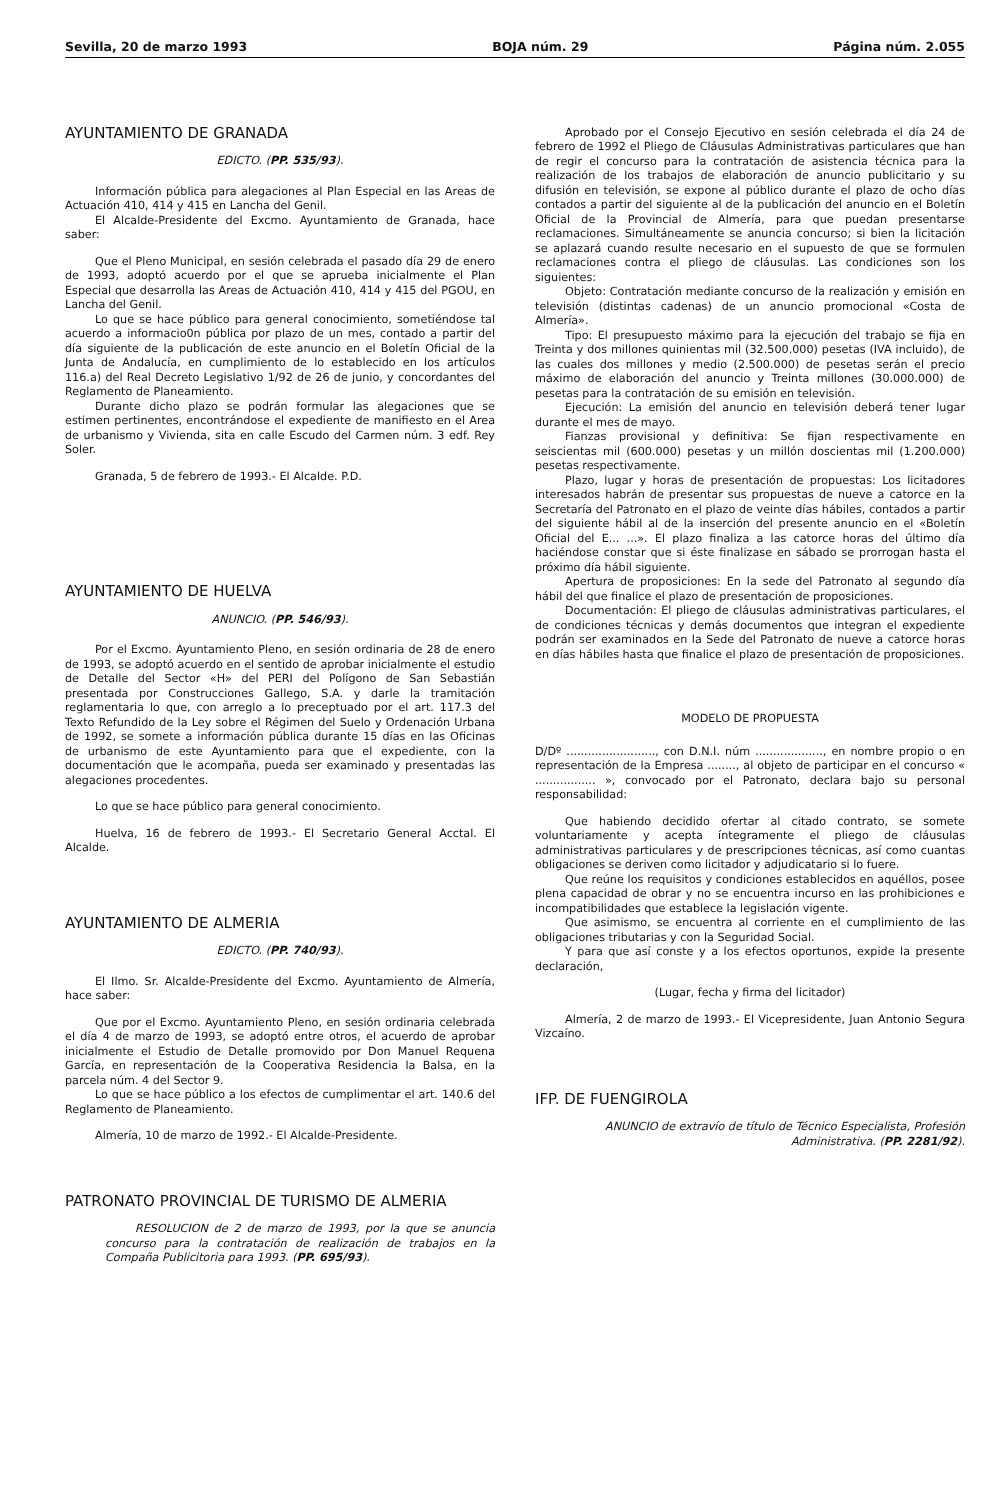Sevilla, 20 de marzo 1993 BOJA núm. 29 Página núm. 2.055
AYUNTAMIENTO DE GRANADA
EDICTO. (PP. 535/93).
Información pública para alegaciones al Plan Especial en las Areas de Actuación 410, 414 y 415 en Lancha del Genil.
El Alcalde-Presidente del Excmo. Ayuntamiento de Granada, hace saber:
Que el Pleno Municipal, en sesión celebrada el pasado día 29 de enero de 1993, adoptó acuerdo por el que se aprueba inicialmente el Plan Especial que desarrolla las Areas de Actuación 410, 414 y 415 del PGOU, en Lancha del Genil.
Lo que se hace público para general conocimiento, sometiéndose tal acuerdo a informacio0n pública por plazo de un mes, contado a partir del día siguiente de la publicación de este anuncio en el Boletín Oficial de la Junta de Andalucía, en cumplimiento de lo establecido en los artículos 116.a) del Real Decreto Legislativo 1/92 de 26 de junio, y concordantes del Reglamento de Planeamiento.
Durante dicho plazo se podrán formular las alegaciones que se estimen pertinentes, encontrándose el expediente de manifiesto en el Area de urbanismo y Vivienda, sita en calle Escudo del Carmen núm. 3 edf. Rey Soler.
Granada, 5 de febrero de 1993.- El Alcalde. P.D.
AYUNTAMIENTO DE HUELVA
ANUNCIO. (PP. 546/93).
Por el Excmo. Ayuntamiento Pleno, en sesión ordinaria de 28 de enero de 1993, se adoptó acuerdo en el sentido de aprobar inicialmente el estudio de Detalle del Sector «H» del PERI del Polígono de San Sebastián presentada por Construcciones Gallego, S.A. y darle la tramitación reglamentaria lo que, con arreglo a lo preceptuado por el art. 117.3 del Texto Refundido de la Ley sobre el Régimen del Suelo y Ordenación Urbana de 1992, se somete a información pública durante 15 días en las Oficinas de urbanismo de este Ayuntamiento para que el expediente, con la documentación que le acompaña, pueda ser examinado y presentadas las alegaciones procedentes.
Lo que se hace público para general conocimiento.
Huelva, 16 de febrero de 1993.- El Secretario General Acctal. El Alcalde.
AYUNTAMIENTO DE ALMERIA
EDICTO. (PP. 740/93).
El Ilmo. Sr. Alcalde-Presidente del Excmo. Ayuntamiento de Almería, hace saber:
Que por el Excmo. Ayuntamiento Pleno, en sesión ordinaria celebrada el día 4 de marzo de 1993, se adoptó entre otros, el acuerdo de aprobar inicialmente el Estudio de Detalle promovido por Don Manuel Requena García, en representación de la Cooperativa Residencia la Balsa, en la parcela núm. 4 del Sector 9.
Lo que se hace público a los efectos de cumplimentar el art. 140.6 del Reglamento de Planeamiento.
Almería, 10 de marzo de 1992.- El Alcalde-Presidente.
PATRONATO PROVINCIAL DE TURISMO DE ALMERIA
RESOLUCION de 2 de marzo de 1993, por la que se anuncia concurso para la contratación de realización de trabajos en la Compaña Publicitoria para 1993. (PP. 695/93).
Aprobado por el Consejo Ejecutivo en sesión celebrada el día 24 de febrero de 1992 el Pliego de Cláusulas Administrativas particulares que han de regir el concurso para la contratación de asistencia técnica para la realización de los trabajos de elaboración de anuncio publicitario y su difusión en televisión, se expone al público durante el plazo de ocho días contados a partir del siguiente al de la publicación del anuncio en el Boletín Oficial de la Provincial de Almería, para que puedan presentarse reclamaciones. Simultáneamente se anuncia concurso; si bien la licitación se aplazará cuando resulte necesario en el supuesto de que se formulen reclamaciones contra el pliego de cláusulas. Las condiciones son los siguientes:
Objeto: Contratación mediante concurso de la realización y emisión en televisión (distintas cadenas) de un anuncio promocional «Costa de Almería».
Tipo: El presupuesto máximo para la ejecución del trabajo se fija en Treinta y dos millones quinientas mil (32.500.000) pesetas (IVA incluido), de las cuales dos millones y medio (2.500.000) de pesetas serán el precio máximo de elaboración del anuncio y Treinta millones (30.000.000) de pesetas para la contratación de su emisión en televisión.
Ejecución: La emisión del anuncio en televisión deberá tener lugar durante el mes de mayo.
Fianzas provisional y definitiva: Se fijan respectivamente en seiscientas mil (600.000) pesetas y un millón doscientas mil (1.200.000) pesetas respectivamente.
Plazo, lugar y horas de presentación de propuestas: Los licitadores interesados habrán de presentar sus propuestas de nueve a catorce en la Secretaría del Patronato en el plazo de veinte días hábiles, contados a partir del siguiente hábil al de la inserción del presente anuncio en el «Boletín Oficial del E... ...». El plazo finaliza a las catorce horas del último día haciéndose constar que si éste finalizase en sábado se prorrogan hasta el próximo día hábil siguiente.
Apertura de proposiciones: En la sede del Patronato al segundo día hábil del que finalice el plazo de presentación de proposiciones.
Documentación: El pliego de cláusulas administrativas particulares, el de condiciones técnicas y demás documentos que integran el expediente podrán ser examinados en la Sede del Patronato de nueve a catorce horas en días hábiles hasta que finalice el plazo de presentación de proposiciones.
MODELO DE PROPUESTA
D/Dº ........................., con D.N.I. núm ..................., en nombre propio o en representación de la Empresa ........, al objeto de participar en el concurso « ................. », convocado por el Patronato, declara bajo su personal responsabilidad:
Que habiendo decidido ofertar al citado contrato, se somete voluntariamente y acepta íntegramente el pliego de cláusulas administrativas particulares y de prescripciones técnicas, así como cuantas obligaciones se deriven como licitador y adjudicatario si lo fuere.
Que reúne los requisitos y condiciones establecidos en aquéllos, posee plena capacidad de obrar y no se encuentra incurso en las prohibiciones e incompatibilidades que establece la legislación vigente.
Que asimismo, se encuentra al corriente en el cumplimiento de las obligaciones tributarias y con la Seguridad Social.
Y para que así conste y a los efectos oportunos, expide la presente declaración,
(Lugar, fecha y firma del licitador)
Almería, 2 de marzo de 1993.- El Vicepresidente, Juan Antonio Segura Vizcaíno.
IFP. DE FUENGIROLA
ANUNCIO de extravío de título de Técnico Especialista, Profesión Administrativa. (PP. 2281/92).